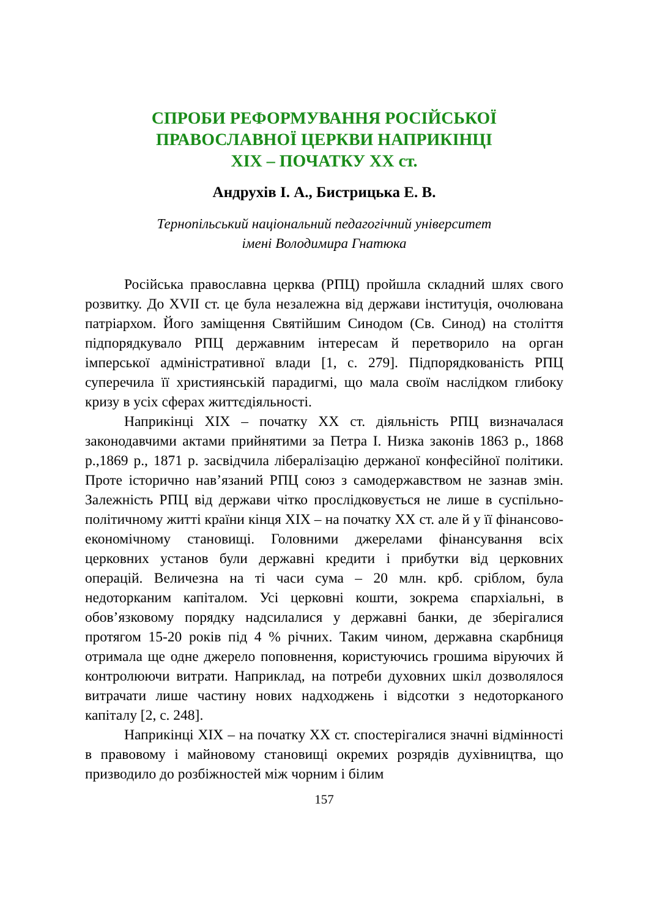СПРОБИ РЕФОРМУВАННЯ РОСІЙСЬКОЇ
ПРАВОСЛАВНОЇ ЦЕРКВИ НАПРИКІНЦІ
XIX – ПОЧАТКУ XX ст.
Андрухів І. А., Бистрицька Е. В.
Тернопільський національний педагогічний університет
імені Володимира Гнатюка
Російська православна церква (РПЦ) пройшла складний шлях свого розвитку. До XVII ст. це була незалежна від держави інституція, очолювана патріархом. Його заміщення Святійшим Синодом (Св. Синод) на століття підпорядкувало РПЦ державним інтересам й перетворило на орган імперської адміністративної влади [1, с. 279]. Підпорядкованість РПЦ суперечила її християнській парадигмі, що мала своїм наслідком глибоку кризу в усіх сферах життєдіяльності.
Наприкінці XIX – початку XX ст. діяльність РПЦ визначалася законодавчими актами прийнятими за Петра І. Низка законів 1863 р., 1868 р.,1869 р., 1871 р. засвідчила лібералізацію держаної конфесійної політики. Проте історично нав’язаний РПЦ союз з самодержавством не зазнав змін. Залежність РПЦ від держави чітко прослідковується не лише в суспільно-політичному житті країни кінця XIX – на початку XX ст. але й у її фінансово-економічному становищі. Головними джерелами фінансування всіх церковних установ були державні кредити і прибутки від церковних операцій. Величезна на ті часи сума – 20 млн. крб. сріблом, була недоторканим капіталом. Усі церковні кошти, зокрема єпархіальні, в обов’язковому порядку надсилалися у державні банки, де зберігалися протягом 15-20 років під 4 % річних. Таким чином, державна скарбниця отримала ще одне джерело поповнення, користуючись грошима віруючих й контролюючи витрати. Наприклад, на потреби духовних шкіл дозволялося витрачати лише частину нових надходжень і відсотки з недоторканого капіталу [2, с. 248].
Наприкінці XIX – на початку XX ст. спостерігалися значні відмінності в правовому і майновому становищі окремих розрядів духівництва, що призводило до розбіжностей між чорним і білим
157